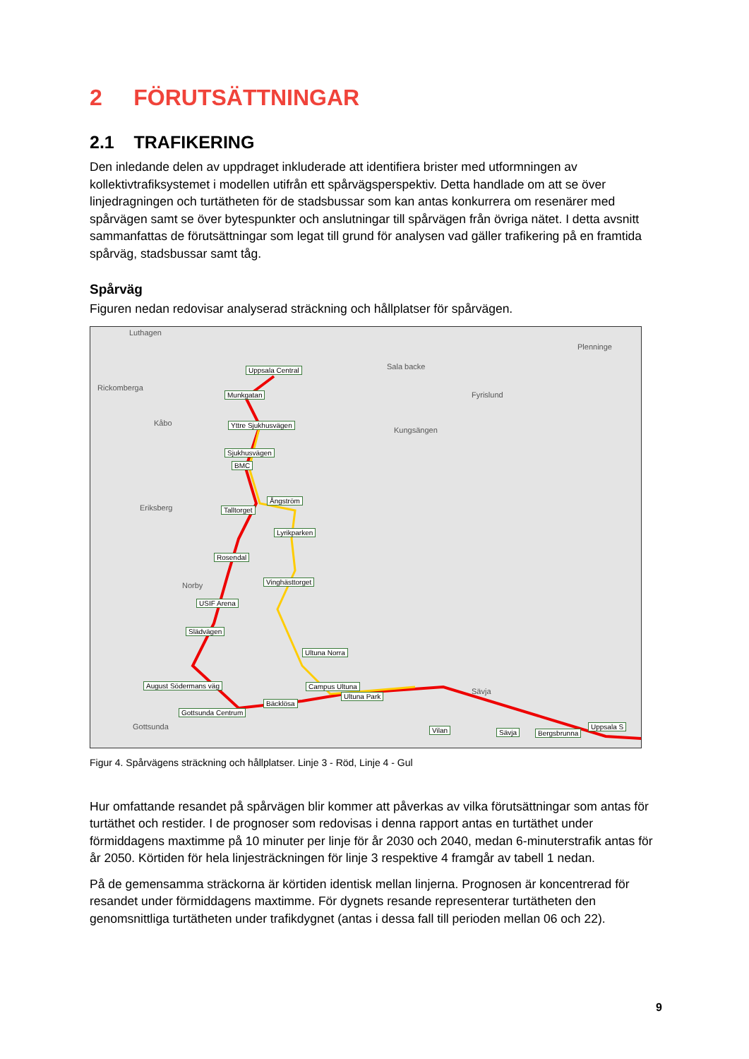2 FÖRUTSÄTTNINGAR
2.1 TRAFIKERING
Den inledande delen av uppdraget inkluderade att identifiera brister med utformningen av kollektivtrafiksystemet i modellen utifrån ett spårvägsperspektiv. Detta handlade om att se över linjedragningen och turtätheten för de stadsbussar som kan antas konkurrera om resenärer med spårvägen samt se över bytespunkter och anslutningar till spårvägen från övriga nätet. I detta avsnitt sammanfattas de förutsättningar som legat till grund för analysen vad gäller trafikering på en framtida spårväg, stadsbussar samt tåg.
Spårväg
Figuren nedan redovisar analyserad sträckning och hållplatser för spårvägen.
Luthagen
Rickomberga
Sala backe
Plenninge
Fyrislund
Kungsängen
Kåbo
Eriksberg
Norby
Sävja
Gottsunda
Uppsala Central
Munkgatan
Yttre Sjukhusvägen
Sjukhusvägen
BMC
Ångström
Talltorget
Lyrikparken
Rosendal
Vinghästtorget
USIF Arena
Slädvägen
Ultuna Norra
August Södermans väg Campus Ultuna
Ultuna Park
Bäcklösa
Gottsunda Centrum
Vilan Sävja Bergsbrunna
Uppsala S
Figur 4. Spårvägens sträckning och hållplatser. Linje 3 - Röd, Linje 4 - Gul
Hur omfattande resandet på spårvägen blir kommer att påverkas av vilka förutsättningar som antas för turtäthet och restider. I de prognoser som redovisas i denna rapport antas en turtäthet under förmiddagens maxtimme på 10 minuter per linje för år 2030 och 2040, medan 6-minuterstrafik antas för år 2050. Körtiden för hela linjesträckningen för linje 3 respektive 4 framgår av tabell 1 nedan.
På de gemensamma sträckorna är körtiden identisk mellan linjerna. Prognosen är koncentrerad för resandet under förmiddagens maxtimme. För dygnets resande representerar turtätheten den genomsnittliga turtätheten under trafikdygnet (antas i dessa fall till perioden mellan 06 och 22).
9